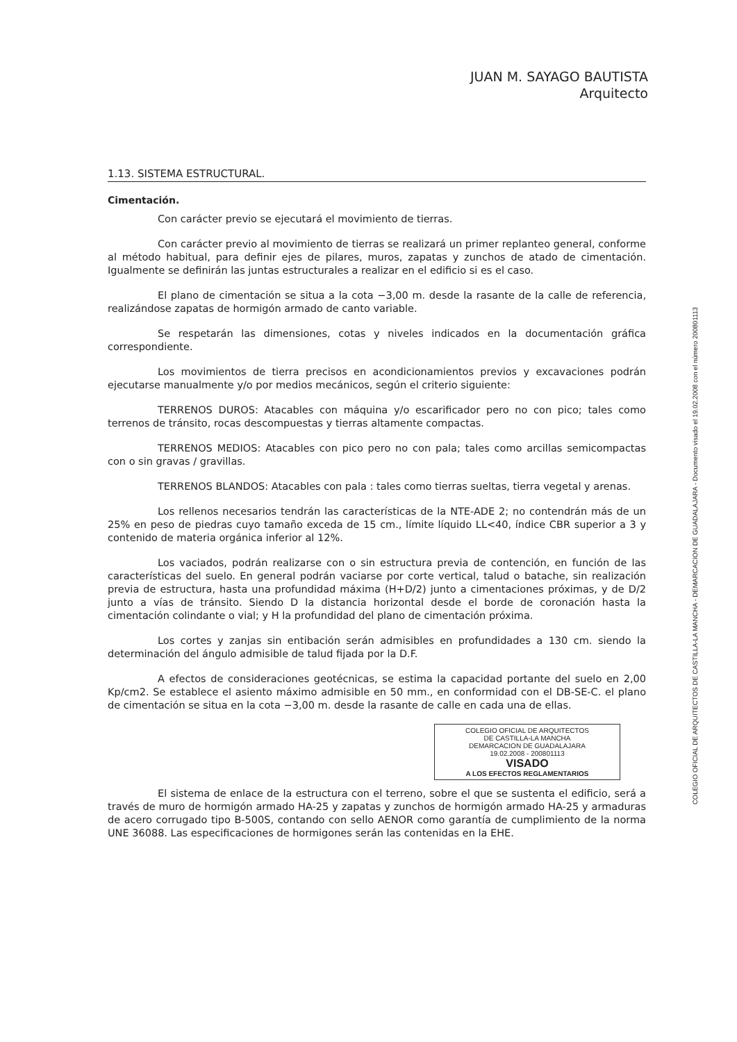JUAN M. SAYAGO BAUTISTA
Arquitecto
1.13. SISTEMA ESTRUCTURAL.
Cimentación.
Con carácter previo se ejecutará el movimiento de tierras.
Con carácter previo al movimiento de tierras se realizará un primer replanteo general, conforme al método habitual, para definir ejes de pilares, muros, zapatas y zunchos de atado de cimentación. Igualmente se definirán las juntas estructurales a realizar en el edificio si es el caso.
El plano de cimentación se situa a la cota −3,00 m. desde la rasante de la calle de referencia, realizándose zapatas de hormigón armado de canto variable.
Se respetarán las dimensiones, cotas y niveles indicados en la documentación gráfica correspondiente.
Los movimientos de tierra precisos en acondicionamientos previos y excavaciones podrán ejecutarse manualmente y/o por medios mecánicos, según el criterio siguiente:
TERRENOS DUROS: Atacables con máquina y/o escarificador pero no con pico; tales como terrenos de tránsito, rocas descompuestas y tierras altamente compactas.
TERRENOS MEDIOS: Atacables con pico pero no con pala; tales como arcillas semicompactas con o sin gravas / gravillas.
TERRENOS BLANDOS: Atacables con pala : tales como tierras sueltas, tierra vegetal y arenas.
Los rellenos necesarios tendrán las características de la NTE-ADE 2; no contendrán más de un 25% en peso de piedras cuyo tamaño exceda de 15 cm., límite líquido LL<40, índice CBR superior a 3 y contenido de materia orgánica inferior al 12%.
Los vaciados, podrán realizarse con o sin estructura previa de contención, en función de las características del suelo. En general podrán vaciarse por corte vertical, talud o batache, sin realización previa de estructura, hasta una profundidad máxima (H+D/2) junto a cimentaciones próximas, y de D/2 junto a vías de tránsito. Siendo D la distancia horizontal desde el borde de coronación hasta la cimentación colindante o vial; y H la profundidad del plano de cimentación próxima.
Los cortes y zanjas sin entibación serán admisibles en profundidades a 130 cm. siendo la determinación del ángulo admisible de talud fijada por la D.F.
A efectos de consideraciones geotécnicas, se estima la capacidad portante del suelo en 2,00 Kp/cm2. Se establece el asiento máximo admisible en 50 mm., en conformidad con el DB-SE-C. el plano de cimentación se situa en la cota −3,00 m. desde la rasante de calle en cada una de ellas.
COLEGIO OFICIAL DE ARQUITECTOS
DE CASTILLA-LA MANCHA
DEMARCACION DE GUADALAJARA
19.02.2008 - 200801113
VISADO
A LOS EFECTOS REGLAMENTARIOS
El sistema de enlace de la estructura con el terreno, sobre el que se sustenta el edificio, será a través de muro de hormigón armado HA-25 y zapatas y zunchos de hormigón armado HA-25 y armaduras de acero corrugado tipo B-500S, contando con sello AENOR como garantía de cumplimiento de la norma UNE 36088. Las especificaciones de hormigones serán las contenidas en la EHE.
COLEGIO OFICIAL DE ARQUITECTOS DE CASTILLA-LA MANCHA - DEMARCACION DE GUADALAJARA - Documento visado el 19.02.2008 con el número 200801113